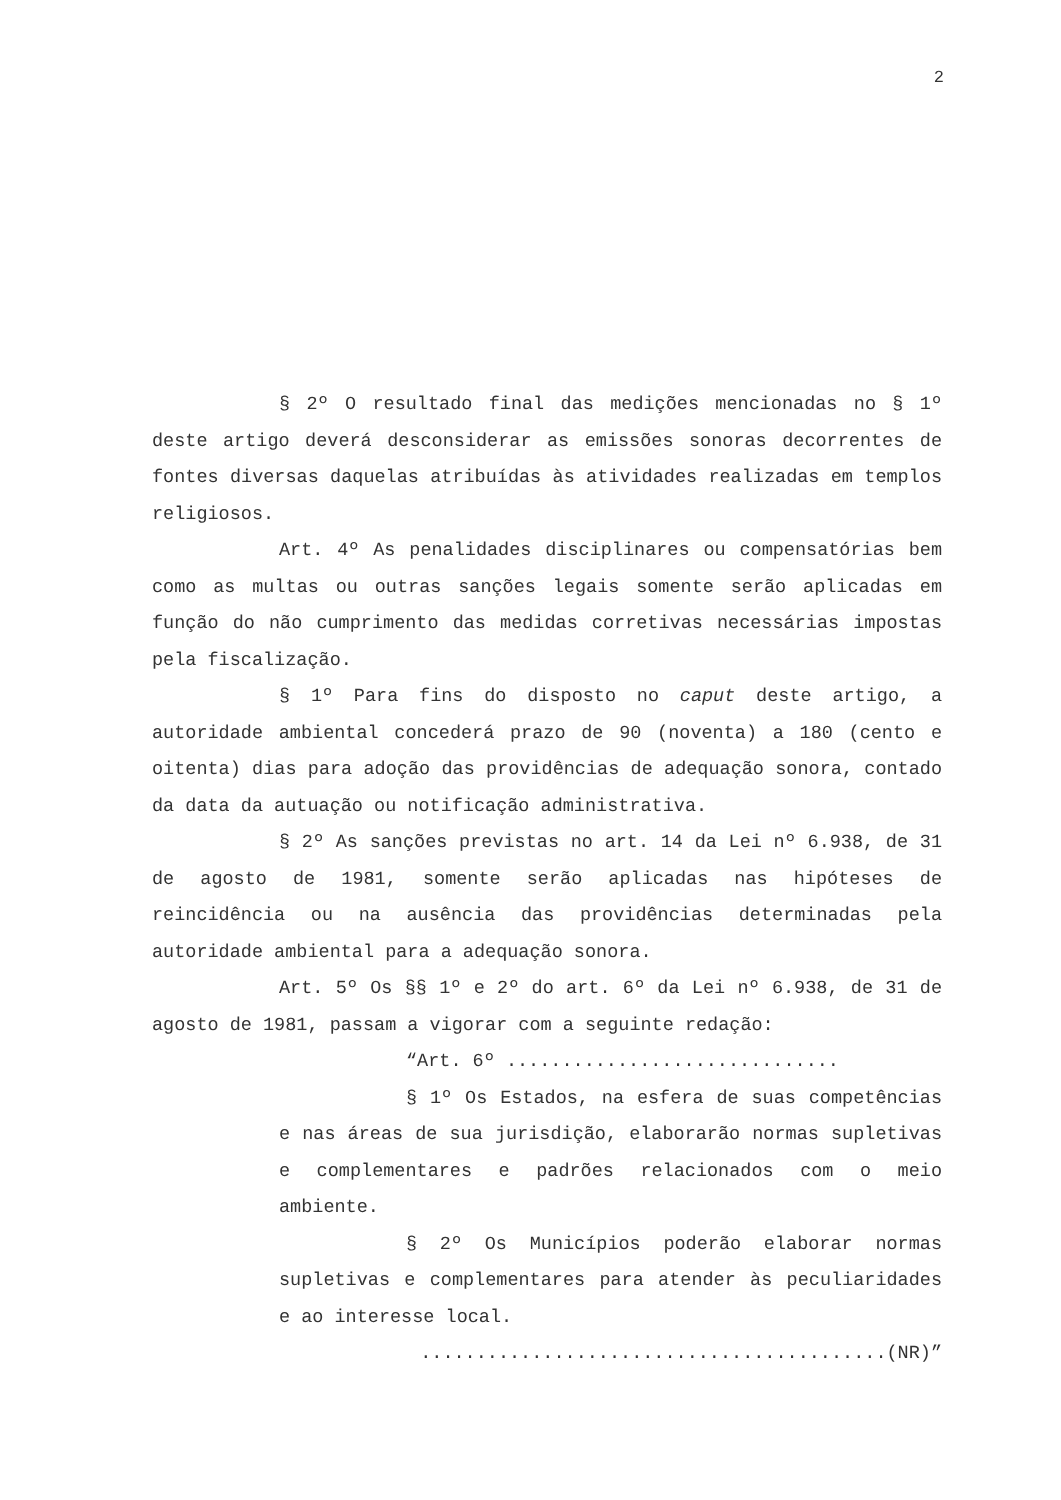2
§ 2º O resultado final das medições mencionadas no § 1º deste artigo deverá desconsiderar as emissões sonoras decorrentes de fontes diversas daquelas atribuídas às atividades realizadas em templos religiosos.
Art. 4º As penalidades disciplinares ou compensatórias bem como as multas ou outras sanções legais somente serão aplicadas em função do não cumprimento das medidas corretivas necessárias impostas pela fiscalização.
§ 1º Para fins do disposto no caput deste artigo, a autoridade ambiental concederá prazo de 90 (noventa) a 180 (cento e oitenta) dias para adoção das providências de adequação sonora, contado da data da autuação ou notificação administrativa.
§ 2º As sanções previstas no art. 14 da Lei nº 6.938, de 31 de agosto de 1981, somente serão aplicadas nas hipóteses de reincidência ou na ausência das providências determinadas pela autoridade ambiental para a adequação sonora.
Art. 5º Os §§ 1º e 2º do art. 6º da Lei nº 6.938, de 31 de agosto de 1981, passam a vigorar com a seguinte redação:
“Art. 6º ..............................
§ 1º Os Estados, na esfera de suas competências e nas áreas de sua jurisdição, elaborarão normas supletivas e complementares e padrões relacionados com o meio ambiente.
§ 2º Os Municípios poderão elaborar normas supletivas e complementares para atender às peculiaridades e ao interesse local.
..........................................(NR)”